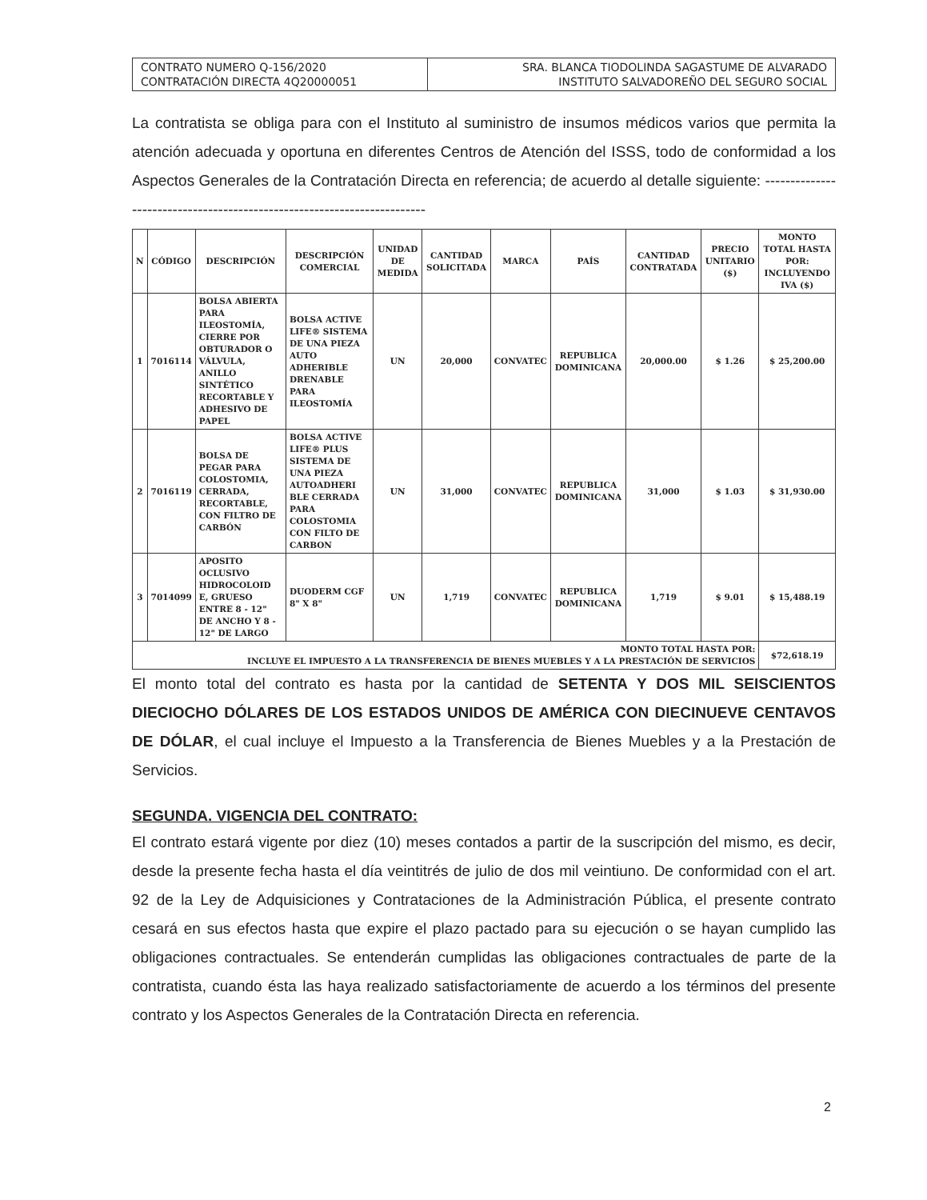| CONTRATO NUMERO Q-156/2020 CONTRATACIÓN DIRECTA 4Q20000051 | SRA. BLANCA TIODOLINDA SAGASTUME DE ALVARADO INSTITUTO SALVADOREÑO DEL SEGURO SOCIAL |
La contratista se obliga para con el Instituto al suministro de insumos médicos varios que permita la atención adecuada y oportuna en diferentes Centros de Atención del ISSS, todo de conformidad a los Aspectos Generales de la Contratación Directa en referencia; de acuerdo al detalle siguiente: ------------------------------------------------------------------------
| N | CÓDIGO | DESCRIPCIÓN | DESCRIPCIÓN COMERCIAL | UNIDAD DE MEDIDA | CANTIDAD SOLICITADA | MARCA | PAÍS | CANTIDAD CONTRATADA | PRECIO UNITARIO ($) | MONTO TOTAL HASTA POR: INCLUYENDO IVA ($) |
| --- | --- | --- | --- | --- | --- | --- | --- | --- | --- | --- |
| 1 | 7016114 | BOLSA ABIERTA PARA ILEOSTOMÍA, CIERRE POR OBTURADOR O VÁLVULA, ANILLO SINTÉTICO RECORTABLE Y ADHESIVO DE PAPEL | BOLSA ACTIVE LIFE® SISTEMA DE UNA PIEZA AUTO ADHERIBLE DRENABLE PARA ILEOSTOMÍA | UN | 20,000 | CONVATEC | REPUBLICA DOMINICANA | 20,000.00 | $ 1.26 | $ 25,200.00 |
| 2 | 7016119 | BOLSA DE PEGAR PARA COLOSTOMIA, CERRADA, RECORTABLE, CON FILTRO DE CARBÓN | BOLSA ACTIVE LIFE® PLUS SISTEMA DE UNA PIEZA AUTOADHERI BLE CERRADA PARA COLOSTOMIA CON FILTO DE CARBON | UN | 31,000 | CONVATEC | REPUBLICA DOMINICANA | 31,000 | $ 1.03 | $ 31,930.00 |
| 3 | 7014099 | APOSITO OCLUSIVO HIDROCOLOID E, GRUESO ENTRE 8 - 12" DE ANCHO Y 8 - 12" DE LARGO | DUODERM CGF 8" X 8" | UN | 1,719 | CONVATEC | REPUBLICA DOMINICANA | 1,719 | $ 9.01 | $ 15,488.19 |
| MONTO TOTAL HASTA POR: INCLUYE EL IMPUESTO A LA TRANSFERENCIA DE BIENES MUEBLES Y A LA PRESTACIÓN DE SERVICIOS | | | | | | | | | | $72,618.19 |
El monto total del contrato es hasta por la cantidad de SETENTA Y DOS MIL SEISCIENTOS DIECIOCHO DÓLARES DE LOS ESTADOS UNIDOS DE AMÉRICA CON DIECINUEVE CENTAVOS DE DÓLAR, el cual incluye el Impuesto a la Transferencia de Bienes Muebles y a la Prestación de Servicios.
SEGUNDA. VIGENCIA DEL CONTRATO:
El contrato estará vigente por diez (10) meses contados a partir de la suscripción del mismo, es decir, desde la presente fecha hasta el día veintitrés de julio de dos mil veintiuno. De conformidad con el art. 92 de la Ley de Adquisiciones y Contrataciones de la Administración Pública, el presente contrato cesará en sus efectos hasta que expire el plazo pactado para su ejecución o se hayan cumplido las obligaciones contractuales. Se entenderán cumplidas las obligaciones contractuales de parte de la contratista, cuando ésta las haya realizado satisfactoriamente de acuerdo a los términos del presente contrato y los Aspectos Generales de la Contratación Directa en referencia.
2